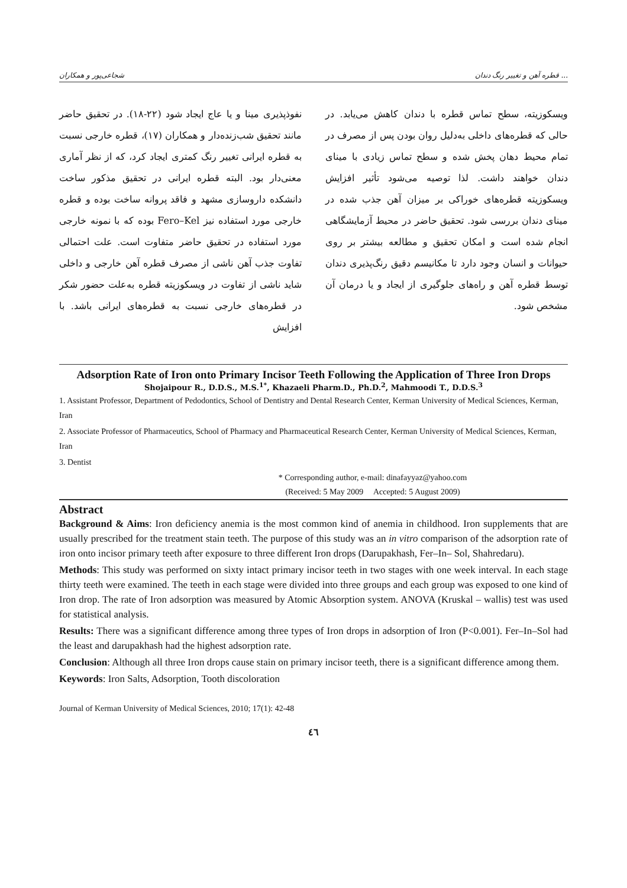قطره آهن و تغییر رنگ دندان ... شجاعی‌پور و همکاران
نفوذپذیری مینا و یا عاج ایجاد شود (۲۲-۱۸). در تحقیق حاضر مانند تحقیق شب‌زنده‌دار و همکاران (۱۷)، قطره خارجی نسبت به قطره ایرانی تغییر رنگ کمتری ایجاد کرد، که از نظر آماری معنی‌دار بود. البته قطره ایرانی در تحقیق مذکور ساخت دانشکده داروسازی مشهد و فاقد پروانه ساخت بوده و قطره خارجی مورد استفاده نیز Fero–Kel بوده که با نمونه خارجی مورد استفاده در تحقیق حاضر متفاوت است. علت احتمالی تفاوت جذب آهن ناشی از مصرف قطره آهن خارجی و داخلی شاید ناشی از تفاوت در ویسکوزیته قطره به‌علت حضور شکر در قطره‌های خارجی نسبت به قطره‌های ایرانی باشد. با افزایش
ویسکوزیته، سطح تماس قطره با دندان کاهش می‌یابد. در حالی که قطره‌های داخلی به‌دلیل روان بودن پس از مصرف در تمام محیط دهان پخش شده و سطح تماس زیادی با مینای دندان خواهند داشت. لذا توصیه می‌شود تأثیر افزایش ویسکوزیته قطره‌های خوراکی بر میزان آهن جذب شده در مینای دندان بررسی شود. تحقیق حاضر در محیط آزمایشگاهی انجام شده است و امکان تحقیق و مطالعه بیشتر بر روی حیوانات و انسان وجود دارد تا مکانیسم دقیق رنگ‌پذیری دندان توسط قطره آهن و راه‌های جلوگیری از ایجاد و یا درمان آن مشخص شود.
Adsorption Rate of Iron onto Primary Incisor Teeth Following the Application of Three Iron Drops
Shojaipour R., D.D.S., M.S.<sup>1*</sup>, Khazaeli Pharm.D., Ph.D.<sup>2</sup>, Mahmoodi T., D.D.S.<sup>3</sup>
1. Assistant Professor, Department of Pedodontics, School of Dentistry and Dental Research Center, Kerman University of Medical Sciences, Kerman, Iran
2. Associate Professor of Pharmaceutics, School of Pharmacy and Pharmaceutical Research Center, Kerman University of Medical Sciences, Kerman, Iran
3. Dentist
* Corresponding author, e-mail: dinafayyaz@yahoo.com
(Received: 5 May 2009 Accepted: 5 August 2009)
Abstract
Background & Aims: Iron deficiency anemia is the most common kind of anemia in childhood. Iron supplements that are usually prescribed for the treatment stain teeth. The purpose of this study was an in vitro comparison of the adsorption rate of iron onto incisor primary teeth after exposure to three different Iron drops (Darupakhash, Fer–In– Sol, Shahredaru).
Methods: This study was performed on sixty intact primary incisor teeth in two stages with one week interval. In each stage thirty teeth were examined. The teeth in each stage were divided into three groups and each group was exposed to one kind of Iron drop. The rate of Iron adsorption was measured by Atomic Absorption system. ANOVA (Kruskal – wallis) test was used for statistical analysis.
Results: There was a significant difference among three types of Iron drops in adsorption of Iron (P<0.001). Fer–In–Sol had the least and darupakhash had the highest adsorption rate.
Conclusion: Although all three Iron drops cause stain on primary incisor teeth, there is a significant difference among them.
Keywords: Iron Salts, Adsorption, Tooth discoloration
Journal of Kerman University of Medical Sciences, 2010; 17(1): 42-48
٤٦